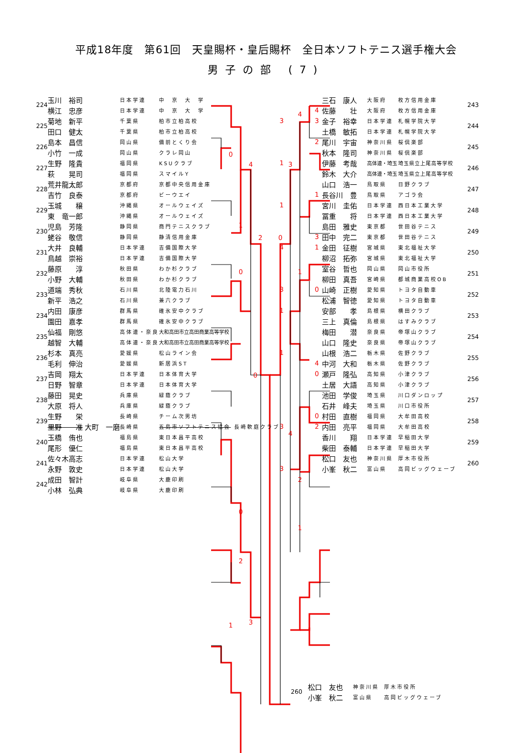平成18年度　第61回　天皇賜杯・皇后賜杯　全日本ソフトテニス選手権大会
男子の部 (7)
| 224 | 玉川 裕司 | 日本学連 | 中 京 大 学 | |
| | 横江 忠彦 | 日本学連 | 中 京 大 学 | |
| 225 | 菊地 新平 | 千葉県 | 柏市立柏高校 | 3 |
| | 田口 健太 | 千葉県 | 柏市立柏高校 | |
| 226 | 島本 昌信 | 岡山県 | 備前とくり会 | |
| | 小竹 一成 | 岡山県 | クラレ岡山 | |
| 227 | 生野 隆貴 | 福岡県 | KSUクラブ | 1 |
| | 萩 晃司 | 福岡県 | スマイルY | |
| 228 | 荒井龍太郎 | 京都府 | 京都中央信用金庫 | |
| | 吉竹 良泰 | 京都府 | ビーウエイ | |
| 229 | 玉城 穣 | 沖縄県 | オールウェイズ | 1 |
| | 東 竜一郎 | 沖縄県 | オールウェイズ | |
| 230 | 児島 芳隆 | 静岡県 | 商門テニスクラブ | |
| | 蛯谷 敬信 | 静岡県 | 静清信用金庫 | |
| 231 | 大井 良輔 | 日本学連 | 吉備国際大学 | 4 |
| | 鳥越 崇裕 | 日本学連 | 吉備国際大学 | |
| 232 | 藤原 淳 | 秋田県 | わか杉クラブ | |
| | 小野 大輔 | 秋田県 | わか杉クラブ | |
| 233 | 道端 秀秋 | 石川県 | 北陸電力石川 | 3 |
| | 新平 浩之 | 石川県 | 兼六クラブ | |
| 234 | 内田 康彦 | 群馬県 | 碓氷安中クラブ | 1 |
| | 園田 嘉孝 | 群馬県 | 碓氷安中クラブ | |
| 235 | 仙福 剛悠 | 高体連・奈良 | 大和高田市立高田商業高等学校 | |
| | 越智 大輔 | 高体連・奈良 | 大和高田市立高田商業高等学校 | |
| 236 | 杉本 真亮 | 愛媛県 | 松山ライン会 | 1 |
| | 毛利 伸治 | 愛媛県 | 新居浜ST | |
| 237 | 吉岡 翔太 | 日本学連 | 日本体育大学 | |
| | 日野 智章 | 日本学連 | 日本体育大学 | |
| 238 | 藤田 晃史 | 兵庫県 | 緑蔭クラブ | |
| | 大原 将人 | 兵庫県 | 緑蔭クラブ | |
| 239 | 生野 栄 | 長崎県 | チーム次男坊 | |
| | 里野 准 大町 一磨 | 長崎県 | 五島市ソフトテニス協会 長崎軟庭クラブ | 3 |
| 240 | 玉橋 侑也 | 福島県 | 東日本昌平高校 | |
| | 尾形 優仁 | 福島県 | 東日本昌平高校 | |
| 241 | 佐々木高志 | 日本学連 | 松山大学 | |
| | 永野 敦史 | 日本学連 | 松山大学 | 3 |
| 242 | 成田 智計 | 岐阜県 | 大鹿印刷 | |
| | 小林 弘典 | 岐阜県 | 大鹿印刷 | |
0
4
1
2
0
0
0
2
3
1
0
3
4
1
4
2
1
| | 三石 康人 | 大阪府 | 枚方信用金庫 | 243 |
| 4 | 佐藤 壮 | 大阪府 | 枚方信用金庫 | |
| 3 | 金子 裕幸 | 日本学連 | 札幌学院大学 | 244 |
| | 土橋 敏拓 | 日本学連 | 札幌学院大学 | |
| 2 | 尾川 宇宙 | 神奈川県 | 桜倶楽部 | 245 |
| | 秋本 隆司 | 神奈川県 | 桜倶楽部 | |
| | 伊藤 考哉 | 高体連・埼玉 | 埼玉県立上尾高等学校 | 246 |
| | 鈴木 大介 | 高体連・埼玉 | 埼玉県立上尾高等学校 | |
| | 山口 浩一 | 鳥取県 | 日野クラブ | 247 |
| 1 | 長谷川 豊 | 鳥取県 | アゴラ会 | |
| | 宮川 圭佑 | 日本学連 | 西日本工業大学 | 248 |
| | 冨重 将 | 日本学連 | 西日本工業大学 | |
| | 島田 雅史 | 東京都 | 世田谷テニス | 249 |
| 3 | 田中 完二 | 東京都 | 世田谷テニス | |
| 1 | 金田 征樹 | 宮城県 | 東北福祉大学 | 250 |
| | 柳沼 拓弥 | 宮城県 | 東北福祉大学 | |
| | 室谷 哲也 | 岡山県 | 岡山市役所 | 251 |
| | 柳田 真吾 | 宮崎県 | 都城商業高校OB | |
| 0 | 山崎 正樹 | 愛知県 | トヨタ自動車 | 252 |
| | 松浦 智徳 | 愛知県 | トヨタ自動車 | |
| | 安部 孝 | 島根県 | 横田クラブ | 253 |
| | 三上 真倫 | 島根県 | はすみクラブ | |
| | 梅田 潜 | 奈良県 | 帝塚山クラブ | 254 |
| | 山口 隆史 | 奈良県 | 帝塚山クラブ | |
| | 山根 浩二 | 栃木県 | 佐野クラブ | 255 |
| 4 | 中河 大和 | 栃木県 | 佐野クラブ | |
| 0 | 瀬戸 隆弘 | 高知県 | 小津クラブ | 256 |
| | 土居 大語 | 高知県 | 小津クラブ | |
| | 池田 学俊 | 埼玉県 | 川口ダンロップ | 257 |
| | 石井 峰夫 | 埼玉県 | 川口市役所 | |
| 0 | 村田 直樹 | 福岡県 | 大牟田高校 | 258 |
| 2 | 内田 亮平 | 福岡県 | 大牟田高校 | |
| | 香川 翔 | 日本学連 | 早稲田大学 | 259 |
| | 柴田 泰輔 | 日本学連 | 早稲田大学 | |
| | 松口 友也 | 神奈川県 | 厚木市役所 | 260 |
| | 小峯 秋二 | 富山県 | 高岡ビッグウェーブ | |
| 260 | 松口 友也 | 神奈川県 | 厚木市役所 |
| | 小峯 秋二 | 富山県 | 高岡ビッグウェーブ |